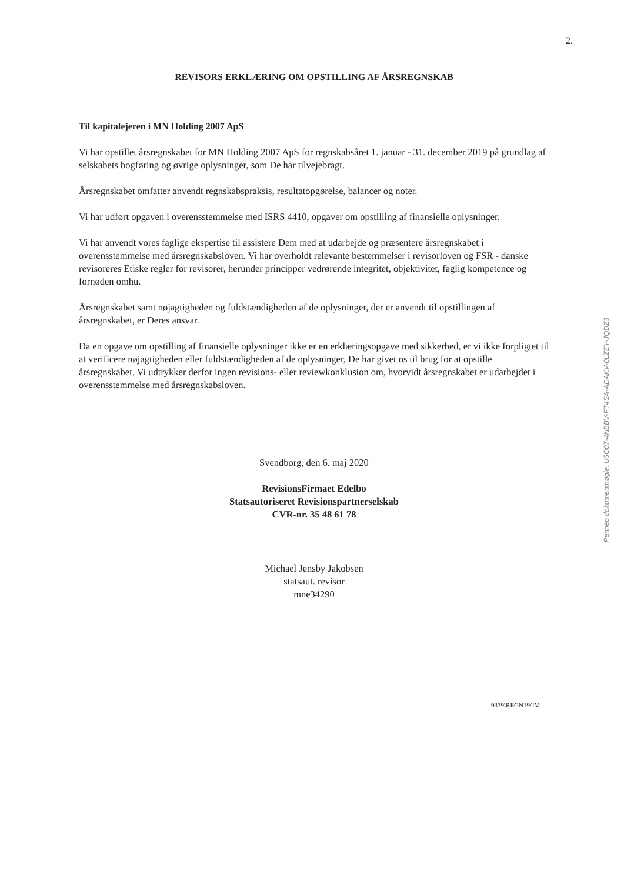2.
REVISORS ERKLÆRING OM OPSTILLING AF ÅRSREGNSKAB
Til kapitalejeren i MN Holding 2007 ApS
Vi har opstillet årsregnskabet for MN Holding 2007 ApS for regnskabsåret 1. januar - 31. december 2019 på grundlag af selskabets bogføring og øvrige oplysninger, som De har tilvejebragt.
Årsregnskabet omfatter anvendt regnskabspraksis, resultatopgørelse, balancer og noter.
Vi har udført opgaven i overensstemmelse med ISRS 4410, opgaver om opstilling af finansielle oplysninger.
Vi har anvendt vores faglige ekspertise til assistere Dem med at udarbejde og præsentere årsregnskabet i overensstemmelse med årsregnskabsloven. Vi har overholdt relevante bestemmelser i revisorloven og FSR - danske revisoreres Etiske regler for revisorer, herunder principper vedrørende integritet, objektivitet, faglig kompetence og fornøden omhu.
Årsregnskabet samt nøjagtigheden og fuldstændigheden af de oplysninger, der er anvendt til opstillingen af årsregnskabet, er Deres ansvar.
Da en opgave om opstilling af finansielle oplysninger ikke er en erklæringsopgave med sikkerhed, er vi ikke forpligtet til at verificere nøjagtigheden eller fuldstændigheden af de oplysninger, De har givet os til brug for at opstille årsregnskabet. Vi udtrykker derfor ingen revisions- eller reviewkonklusion om, hvorvidt årsregnskabet er udarbejdet i overensstemmelse med årsregnskabsloven.
Svendborg, den 6. maj 2020
RevisionsFirmaet Edelbo
Statsautoriseret Revisionspartnerselskab
CVR-nr. 35 48 61 78
Michael Jensby Jakobsen
statsaut. revisor
mne34290
Penneo dokumentnøgle: U5O07-4NBBV-FT4SA-ADAKV-0LZEY-JQDZ3
9339\REGN19/JM